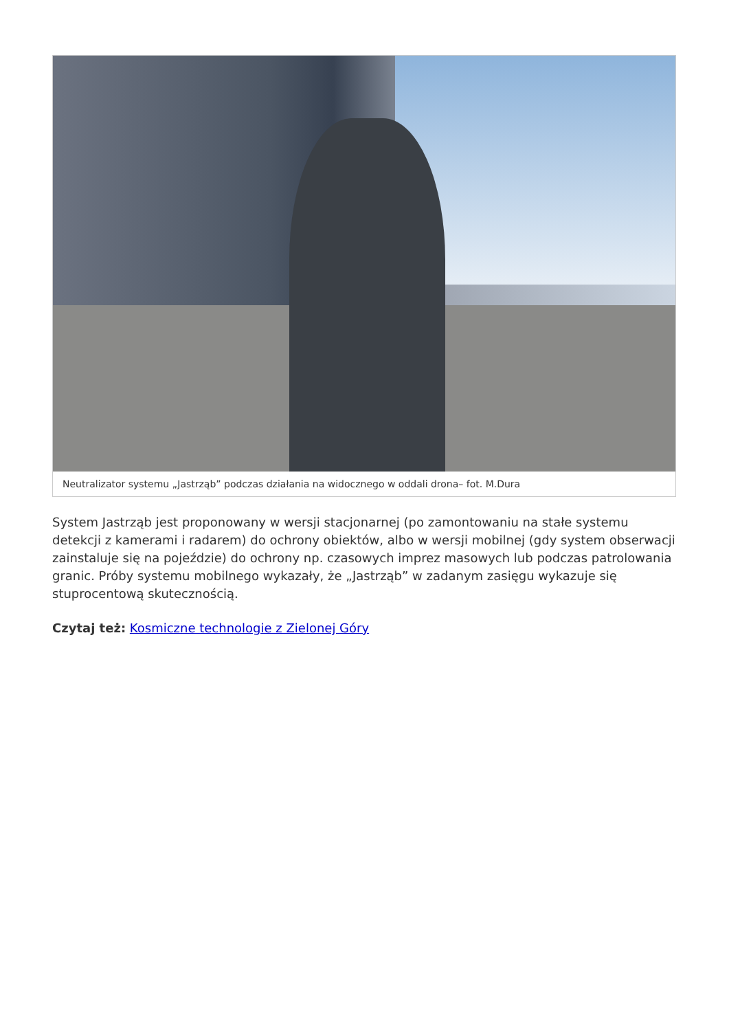Neutralizator systemu „Jastrząb” podczas działania na widocznego w oddali drona– fot. M.Dura
System Jastrząb jest proponowany w wersji stacjonarnej (po zamontowaniu na stałe systemu detekcji z kamerami i radarem) do ochrony obiektów, albo w wersji mobilnej (gdy system obserwacji zainstaluje się na pojeździe) do ochrony np. czasowych imprez masowych lub podczas patrolowania granic. Próby systemu mobilnego wykazały, że „Jastrząb” w zadanym zasięgu wykazuje się stuprocentową skutecznością.
Czytaj też: Kosmiczne technologie z Zielonej Góry